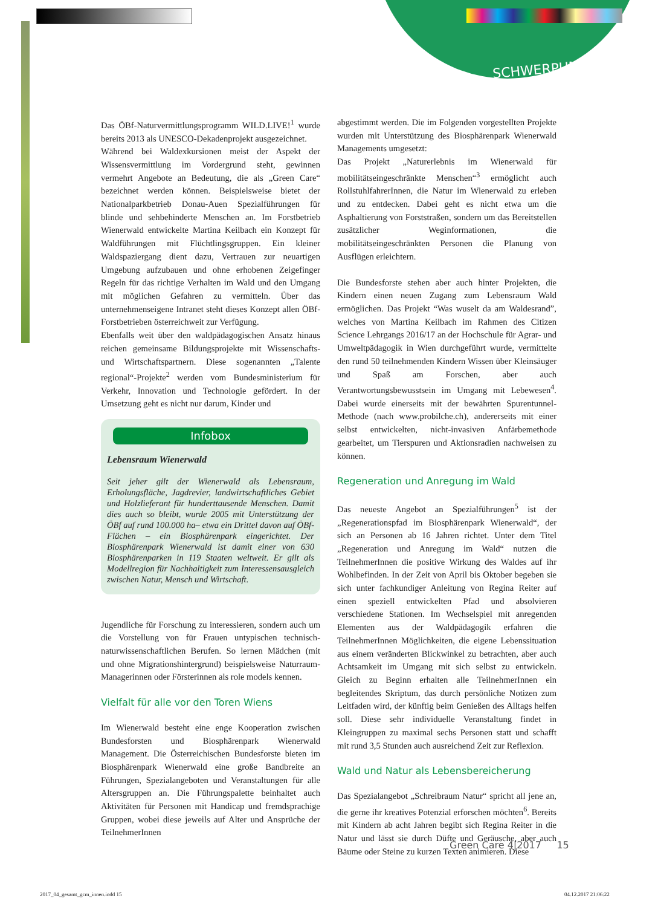SCHWERPUNKT
Das ÖBf-Naturvermittlungsprogramm WILD.LIVE!<sup>1</sup> wurde bereits 2013 als UNESCO-Dekadenprojekt ausgezeichnet.
Während bei Waldexkursionen meist der Aspekt der Wissensvermittlung im Vordergrund steht, gewinnen vermehrt Angebote an Bedeutung, die als „Green Care“ bezeichnet werden können. Beispielsweise bietet der Nationalparkbetrieb Donau-Auen Spezialführungen für blinde und sehbehinderte Menschen an. Im Forstbetrieb Wienerwald entwickelte Martina Keilbach ein Konzept für Waldführungen mit Flüchtlingsgruppen. Ein kleiner Waldspaziergang dient dazu, Vertrauen zur neuartigen Umgebung aufzubauen und ohne erhobenen Zeigefinger Regeln für das richtige Verhalten im Wald und den Umgang mit möglichen Gefahren zu vermitteln. Über das unternehmenseigene Intranet steht dieses Konzept allen ÖBf-Forstbetrieben österreichweit zur Verfügung.
Ebenfalls weit über den waldpädagogischen Ansatz hinaus reichen gemeinsame Bildungsprojekte mit Wissenschafts- und Wirtschaftspartnern. Diese sogenannten „Talente regional“-Projekte<sup>2</sup> werden vom Bundesministerium für Verkehr, Innovation und Technologie gefördert. In der Umsetzung geht es nicht nur darum, Kinder und
Infobox
Lebensraum Wienerwald
Seit jeher gilt der Wienerwald als Lebensraum, Erholungsfläche, Jagdrevier, landwirtschaftliches Gebiet und Holzlieferant für hunderttausende Menschen. Damit dies auch so bleibt, wurde 2005 mit Unterstützung der ÖBf auf rund 100.000 ha– etwa ein Drittel davon auf ÖBf-Flächen – ein Biosphärenpark eingerichtet. Der Biosphärenpark Wienerwald ist damit einer von 630 Biosphärenparken in 119 Staaten weltweit. Er gilt als Modellregion für Nachhaltigkeit zum Interessensausgleich zwischen Natur, Mensch und Wirtschaft.
Jugendliche für Forschung zu interessieren, sondern auch um die Vorstellung von für Frauen untypischen technisch-naturwissenschaftlichen Berufen. So lernen Mädchen (mit und ohne Migrationshintergrund) beispielsweise Naturraum-Managerinnen oder Försterinnen als role models kennen.
Vielfalt für alle vor den Toren Wiens
Im Wienerwald besteht eine enge Kooperation zwischen Bundesforsten und Biosphärenpark Wienerwald Management. Die Österreichischen Bundesforste bieten im Biosphärenpark Wienerwald eine große Bandbreite an Führungen, Spezialangeboten und Veranstaltungen für alle Altersgruppen an. Die Führungspalette beinhaltet auch Aktivitäten für Personen mit Handicap und fremdsprachige Gruppen, wobei diese jeweils auf Alter und Ansprüche der TeilnehmerInnen
abgestimmt werden. Die im Folgenden vorgestellten Projekte wurden mit Unterstützung des Biosphärenpark Wienerwald Managements umgesetzt:
Das Projekt „Naturerlebnis im Wienerwald für mobilitätseingeschränkte Menschen“<sup>3</sup> ermöglicht auch RollstuhlfahrerInnen, die Natur im Wienerwald zu erleben und zu entdecken. Dabei geht es nicht etwa um die Asphaltierung von Forststraßen, sondern um das Bereitstellen zusätzlicher Weginformationen, die mobilitätseingeschränkten Personen die Planung von Ausflügen erleichtern.
Die Bundesforste stehen aber auch hinter Projekten, die Kindern einen neuen Zugang zum Lebensraum Wald ermöglichen. Das Projekt “Was wuselt da am Waldesrand”, welches von Martina Keilbach im Rahmen des Citizen Science Lehrgangs 2016/17 an der Hochschule für Agrar- und Umweltpädagogik in Wien durchgeführt wurde, vermittelte den rund 50 teilnehmenden Kindern Wissen über Kleinsäuger und Spaß am Forschen, aber auch Verantwortungsbewusstsein im Umgang mit Lebewesen<sup>4</sup>. Dabei wurde einerseits mit der bewährten Spurentunnel-Methode (nach www.probilche.ch), andererseits mit einer selbst entwickelten, nicht-invasiven Anfärbemethode gearbeitet, um Tierspuren und Aktionsradien nachweisen zu können.
Regeneration und Anregung im Wald
Das neueste Angebot an Spezialführungen<sup>5</sup> ist der „Regenerationspfad im Biosphärenpark Wienerwald“, der sich an Personen ab 16 Jahren richtet. Unter dem Titel „Regeneration und Anregung im Wald“ nutzen die TeilnehmerInnen die positive Wirkung des Waldes auf ihr Wohlbefinden. In der Zeit von April bis Oktober begeben sie sich unter fachkundiger Anleitung von Regina Reiter auf einen speziell entwickelten Pfad und absolvieren verschiedene Stationen. Im Wechselspiel mit anregenden Elementen aus der Waldpädagogik erfahren die TeilnehmerInnen Möglichkeiten, die eigene Lebenssituation aus einem veränderten Blickwinkel zu betrachten, aber auch Achtsamkeit im Umgang mit sich selbst zu entwickeln. Gleich zu Beginn erhalten alle TeilnehmerInnen ein begleitendes Skriptum, das durch persönliche Notizen zum Leitfaden wird, der künftig beim Genießen des Alltags helfen soll. Diese sehr individuelle Veranstaltung findet in Kleingruppen zu maximal sechs Personen statt und schafft mit rund 3,5 Stunden auch ausreichend Zeit zur Reflexion.
Wald und Natur als Lebensbereicherung
Das Spezialangebot „Schreibraum Natur“ spricht all jene an, die gerne ihr kreatives Potenzial erforschen möchten<sup>6</sup>. Bereits mit Kindern ab acht Jahren begibt sich Regina Reiter in die Natur und lässt sie durch Düfte und Geräusche, aber auch Bäume oder Steine zu kurzen Texten animieren. Diese
Green Care 4|2017 15
2017_04_gesamt_gcm_innen.indd 15
04.12.2017 21:06:22